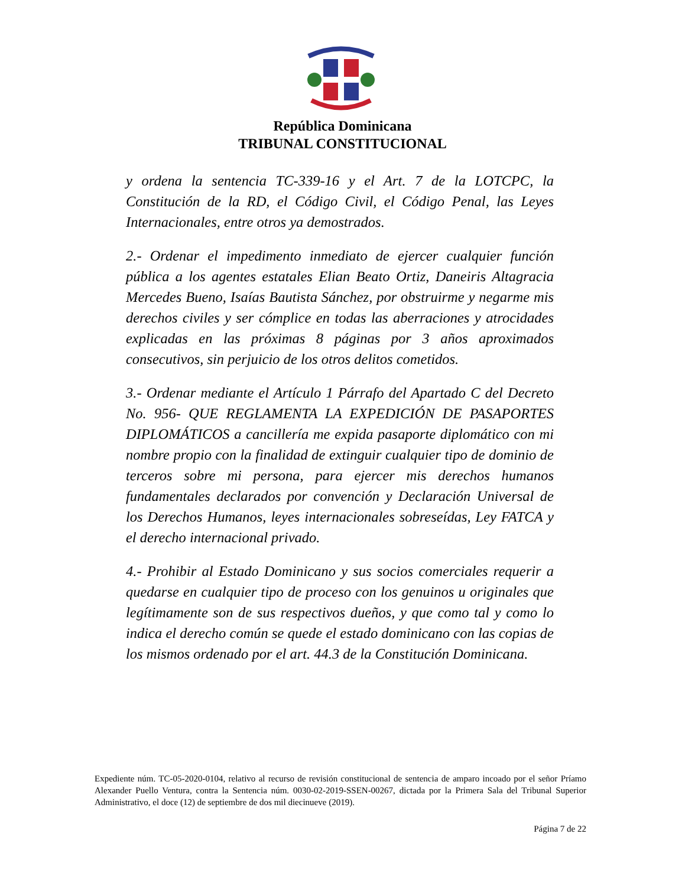República Dominicana
TRIBUNAL CONSTITUCIONAL
y ordena la sentencia TC-339-16 y el Art. 7 de la LOTCPC, la Constitución de la RD, el Código Civil, el Código Penal, las Leyes Internacionales, entre otros ya demostrados.
2.- Ordenar el impedimento inmediato de ejercer cualquier función pública a los agentes estatales Elian Beato Ortiz, Daneiris Altagracia Mercedes Bueno, Isaías Bautista Sánchez, por obstruirme y negarme mis derechos civiles y ser cómplice en todas las aberraciones y atrocidades explicadas en las próximas 8 páginas por 3 años aproximados consecutivos, sin perjuicio de los otros delitos cometidos.
3.- Ordenar mediante el Artículo 1 Párrafo del Apartado C del Decreto No. 956- QUE REGLAMENTA LA EXPEDICIÓN DE PASAPORTES DIPLOMÁTICOS a cancillería me expida pasaporte diplomático con mi nombre propio con la finalidad de extinguir cualquier tipo de dominio de terceros sobre mi persona, para ejercer mis derechos humanos fundamentales declarados por convención y Declaración Universal de los Derechos Humanos, leyes internacionales sobreseídas, Ley FATCA y el derecho internacional privado.
4.- Prohibir al Estado Dominicano y sus socios comerciales requerir a quedarse en cualquier tipo de proceso con los genuinos u originales que legítimamente son de sus respectivos dueños, y que como tal y como lo indica el derecho común se quede el estado dominicano con las copias de los mismos ordenado por el art. 44.3 de la Constitución Dominicana.
Expediente núm. TC-05-2020-0104, relativo al recurso de revisión constitucional de sentencia de amparo incoado por el señor Príamo Alexander Puello Ventura, contra la Sentencia núm. 0030-02-2019-SSEN-00267, dictada por la Primera Sala del Tribunal Superior Administrativo, el doce (12) de septiembre de dos mil diecinueve (2019).
Página 7 de 22